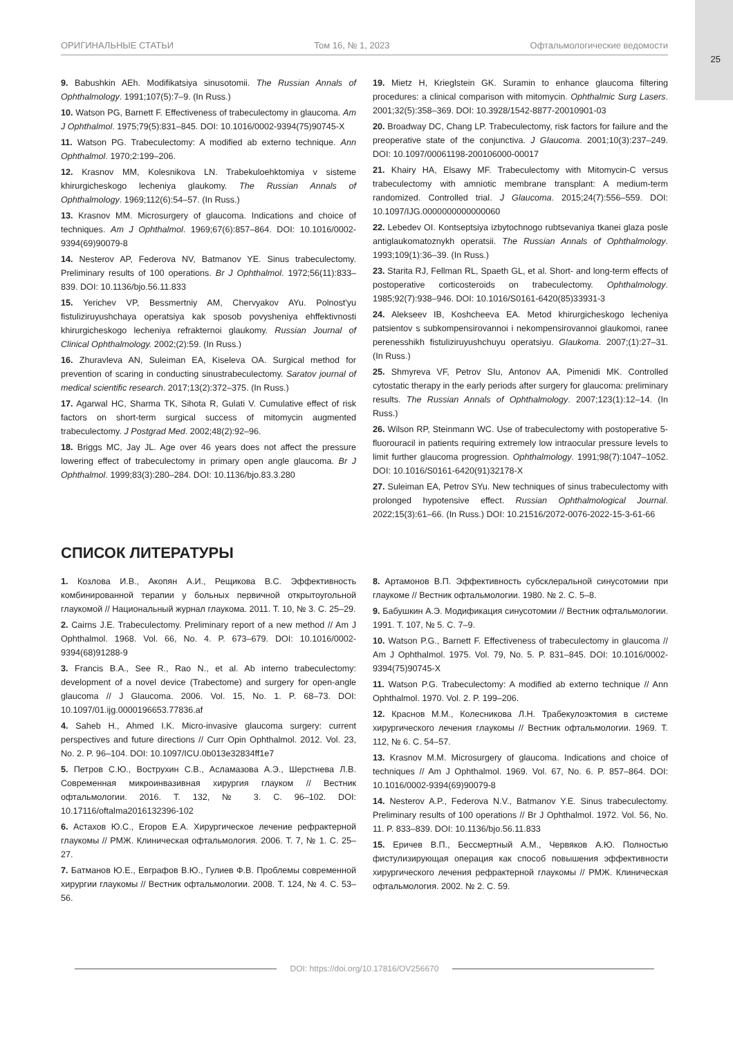25
ОРИГИНАЛЬНЫЕ СТАТЬИ Том 16, № 1, 2023 Офтальмологические ведомости
9. Babushkin AEh. Modifikatsiya sinusotomii. The Russian Annals of Ophthalmology. 1991;107(5):7–9. (In Russ.)
10. Watson PG, Barnett F. Effectiveness of trabeculectomy in glaucoma. Am J Ophthalmol. 1975;79(5):831–845. DOI: 10.1016/0002-9394(75)90745-X
11. Watson PG. Trabeculectomy: A modified ab externo technique. Ann Ophthalmol. 1970;2:199–206.
12. Krasnov MM, Kolesnikova LN. Trabekuloehktomiya v sisteme khirurgicheskogo lecheniya glaukomy. The Russian Annals of Ophthalmology. 1969;112(6):54–57. (In Russ.)
13. Krasnov MM. Microsurgery of glaucoma. Indications and choice of techniques. Am J Ophthalmol. 1969;67(6):857–864. DOI: 10.1016/0002-9394(69)90079-8
14. Nesterov AP, Federova NV, Batmanov YE. Sinus trabeculectomy. Preliminary results of 100 operations. Br J Ophthalmol. 1972;56(11):833–839. DOI: 10.1136/bjo.56.11.833
15. Yerichev VP, Bessmertniy AM, Chervyakov AYu. Polnost'yu fistuliziruyushchaya operatsiya kak sposob povysheniya ehffektivnosti khirurgicheskogo lecheniya refrakternoi glaukomy. Russian Journal of Clinical Ophthalmology. 2002;(2):59. (In Russ.)
16. Zhuravleva AN, Suleiman EA, Kiseleva OA. Surgical method for prevention of scaring in conducting sinustrabeculectomy. Saratov journal of medical scientific research. 2017;13(2):372–375. (In Russ.)
17. Agarwal HC, Sharma TK, Sihota R, Gulati V. Cumulative effect of risk factors on short-term surgical success of mitomycin augmented trabeculectomy. J Postgrad Med. 2002;48(2):92–96.
18. Briggs MC, Jay JL. Age over 46 years does not affect the pressure lowering effect of trabeculectomy in primary open angle glaucoma. Br J Ophthalmol. 1999;83(3):280–284. DOI: 10.1136/bjo.83.3.280
19. Mietz H, Krieglstein GK. Suramin to enhance glaucoma filtering procedures: a clinical comparison with mitomycin. Ophthalmic Surg Lasers. 2001;32(5):358–369. DOI: 10.3928/1542-8877-20010901-03
20. Broadway DC, Chang LP. Trabeculectomy, risk factors for failure and the preoperative state of the conjunctiva. J Glaucoma. 2001;10(3):237–249. DOI: 10.1097/00061198-200106000-00017
21. Khairy HA, Elsawy MF. Trabeculectomy with Mitomycin-C versus trabeculectomy with amniotic membrane transplant: A medium-term randomized. Controlled trial. J Glaucoma. 2015;24(7):556–559. DOI: 10.1097/IJG.0000000000000060
22. Lebedev OI. Kontseptsiya izbytochnogo rubtsevaniya tkanei glaza posle antiglaukomatoznykh operatsii. The Russian Annals of Ophthalmology. 1993;109(1):36–39. (In Russ.)
23. Starita RJ, Fellman RL, Spaeth GL, et al. Short- and long-term effects of postoperative corticosteroids on trabeculectomy. Ophthalmology. 1985;92(7):938–946. DOI: 10.1016/S0161-6420(85)33931-3
24. Alekseev IB, Koshcheeva EA. Metod khirurgicheskogo lecheniya patsientov s subkompensirovannoi i nekompensirovannoi glaukomoi, ranee perenesshikh fistuliziruyushchuyu operatsiyu. Glaukoma. 2007;(1):27–31. (In Russ.)
25. Shmyreva VF, Petrov SIu, Antonov AA, Pimenidi MK. Controlled cytostatic therapy in the early periods after surgery for glaucoma: preliminary results. The Russian Annals of Ophthalmology. 2007;123(1):12–14. (In Russ.)
26. Wilson RP, Steinmann WC. Use of trabeculectomy with postoperative 5-fluorouracil in patients requiring extremely low intraocular pressure levels to limit further glaucoma progression. Ophthalmology. 1991;98(7):1047–1052. DOI: 10.1016/S0161-6420(91)32178-X
27. Suleiman EA, Petrov SYu. New techniques of sinus trabeculectomy with prolonged hypotensive effect. Russian Ophthalmological Journal. 2022;15(3):61–66. (In Russ.) DOI: 10.21516/2072-0076-2022-15-3-61-66
СПИСОК ЛИТЕРАТУРЫ
1. Козлова И.В., Акопян А.И., Рещикова В.С. Эффективность комбинированной терапии у больных первичной открытоугольной глаукомой // Национальный журнал глаукома. 2011. Т. 10, № 3. С. 25–29.
2. Cairns J.E. Trabeculectomy. Preliminary report of a new method // Am J Ophthalmol. 1968. Vol. 66, No. 4. P. 673–679. DOI: 10.1016/0002-9394(68)91288-9
3. Francis B.A., See R., Rao N., et al. Ab interno trabeculectomy: development of a novel device (Trabectome) and surgery for open-angle glaucoma // J Glaucoma. 2006. Vol. 15, No. 1. P. 68–73. DOI: 10.1097/01.ijg.0000196653.77836.af
4. Saheb H., Ahmed I.K. Micro-invasive glaucoma surgery: current perspectives and future directions // Curr Opin Ophthalmol. 2012. Vol. 23, No. 2. P. 96–104. DOI: 10.1097/ICU.0b013e32834ff1e7
5. Петров С.Ю., Вострухин С.В., Асламазова А.Э., Шерстнева Л.В. Современная микроинвазивная хирургия глауком // Вестник офтальмологии. 2016. Т. 132, № 3. С. 96–102. DOI: 10.17116/oftalma2016132396-102
6. Астахов Ю.С., Егоров Е.А. Хирургическое лечение рефрактерной глаукомы // РМЖ. Клиническая офтальмология. 2006. Т. 7, № 1. С. 25–27.
7. Батманов Ю.Е., Евграфов В.Ю., Гулиев Ф.В. Проблемы современной хирургии глаукомы // Вестник офтальмологии. 2008. Т. 124, № 4. С. 53–56.
8. Артамонов В.П. Эффективность субсклеральной синусотомии при глаукоме // Вестник офтальмологии. 1980. № 2. С. 5–8.
9. Бабушкин А.Э. Модификация синусотомии // Вестник офтальмологии. 1991. Т. 107, № 5. С. 7–9.
10. Watson P.G., Barnett F. Effectiveness of trabeculectomy in glaucoma // Am J Ophthalmol. 1975. Vol. 79, No. 5. P. 831–845. DOI: 10.1016/0002-9394(75)90745-X
11. Watson P.G. Trabeculectomy: A modified ab externo technique // Ann Ophthalmol. 1970. Vol. 2. P. 199–206.
12. Краснов М.М., Колесникова Л.Н. Трабекулоэктомия в системе хирургического лечения глаукомы // Вестник офтальмологии. 1969. Т. 112, № 6. С. 54–57.
13. Krasnov M.M. Microsurgery of glaucoma. Indications and choice of techniques // Am J Ophthalmol. 1969. Vol. 67, No. 6. P. 857–864. DOI: 10.1016/0002-9394(69)90079-8
14. Nesterov A.P., Federova N.V., Batmanov Y.E. Sinus trabeculectomy. Preliminary results of 100 operations // Br J Ophthalmol. 1972. Vol. 56, No. 11. P. 833–839. DOI: 10.1136/bjo.56.11.833
15. Еричев В.П., Бессмертный А.М., Червяков А.Ю. Полностью фистулизирующая операция как способ повышения эффективности хирургического лечения рефрактерной глаукомы // РМЖ. Клиническая офтальмология. 2002. № 2. С. 59.
DOI: https://doi.org/10.17816/OV256670